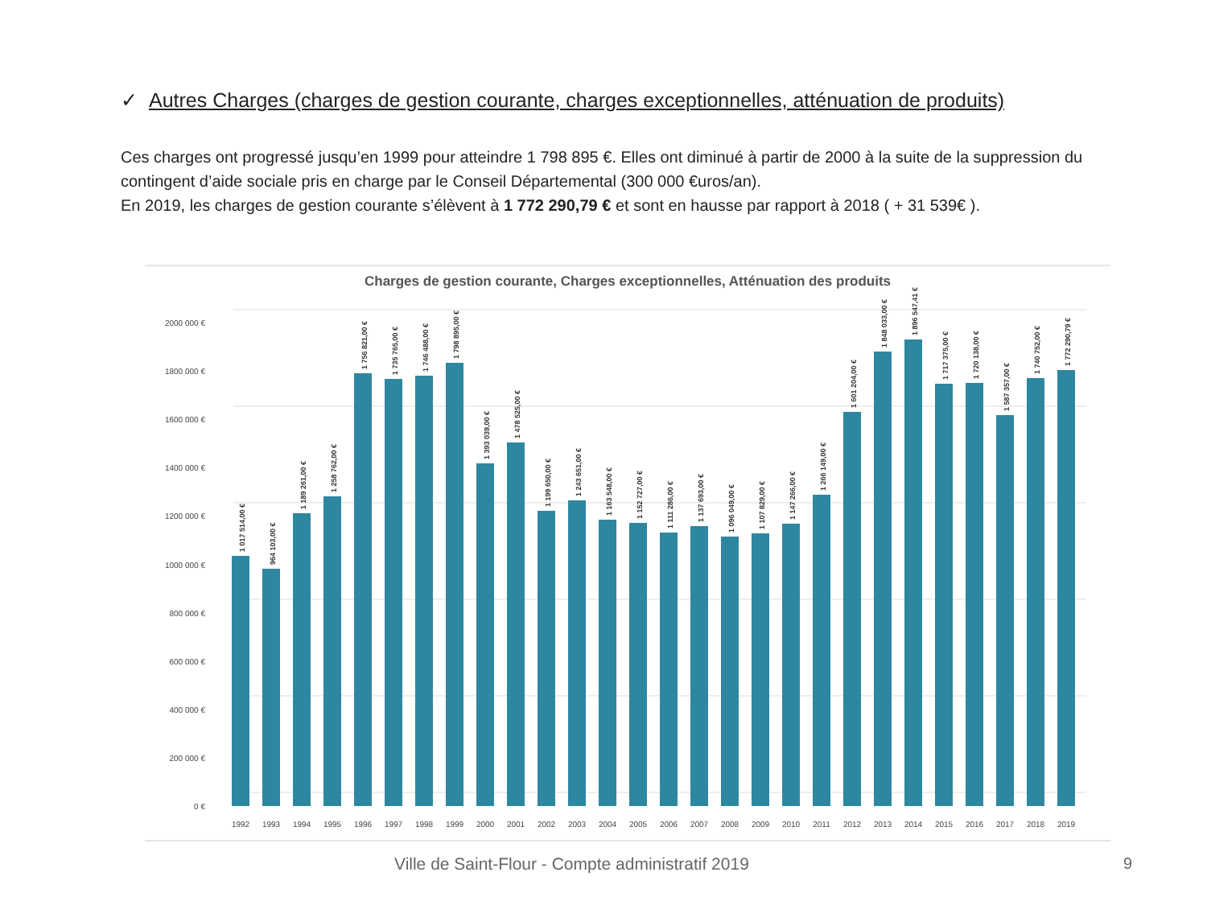✓ Autres Charges (charges de gestion courante, charges exceptionnelles, atténuation de produits)
Ces charges ont progressé jusqu’en 1999 pour atteindre 1 798 895 €. Elles ont diminué à partir de 2000 à la suite de la suppression du contingent d’aide sociale pris en charge par le Conseil Départemental (300 000 €uros/an).
En 2019, les charges de gestion courante s’élèvent à 1 772 290,79 € et sont en hausse par rapport à 2018 ( + 31 539€ ).
Charges de gestion courante, Charges exceptionnelles, Atténuation des produits
2000 000 €
1800 000 €
1600 000 €
1400 000 €
1200 000 €
1000 000 €
800 000 €
600 000 €
400 000 €
200 000 €
0 €
1 017 514,00 €
964 103,00 €
1 189 261,00 €
1 258 762,00 €
1 756 821,00 €
1 735 765,00 €
1 746 488,00 €
1 798 895,00 €
1 393 039,00 €
1 478 525,00 €
1 199 650,00 €
1 243 651,00 €
1 163 548,00 €
1 152 727,00 €
1 111 286,00 €
1 137 693,00 €
1 096 049,00 €
1 107 829,00 €
1 147 266,00 €
1 266 149,00 €
1 601 204,00 €
1 848 033,00 €
1 896 547,41 €
1 717 375,00 €
1 720 138,00 €
1 587 357,00 €
1 740 752,00 €
1 772 290,79 €
1992
1993
1994
1995
1996
1997
1998
1999
2000
2001
2002
2003
2004
2005
2006
2007
2008
2009
2010
2011
2012
2013
2014
2015
2016
2017
2018
2019
Ville de Saint-Flour - Compte administratif 2019
9